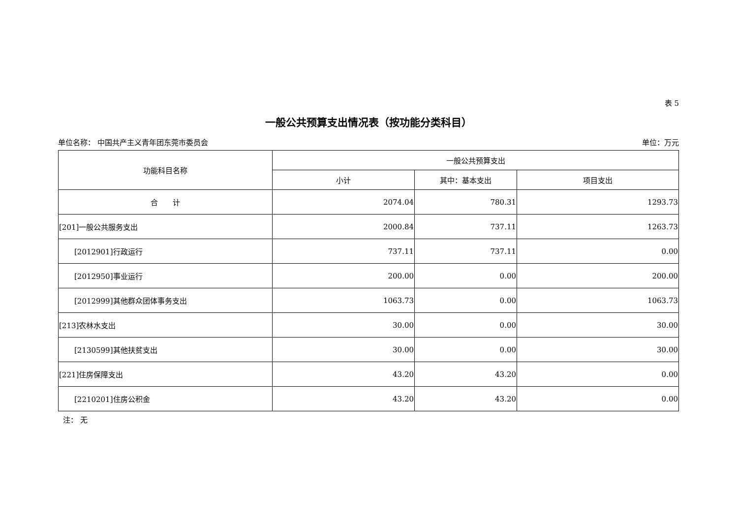表 5
一般公共预算支出情况表（按功能分类科目）
单位名称： 中国共产主义青年团东莞市委员会 单位：万元
| 功能科目名称 | 一般公共预算支出 | | |
| --- | --- | --- | --- |
| | 小计 | 其中：基本支出 | 项目支出 |
| 合 计 | 2074.04 | 780.31 | 1293.73 |
| [201]一般公共服务支出 | 2000.84 | 737.11 | 1263.73 |
| [2012901]行政运行 | 737.11 | 737.11 | 0.00 |
| [2012950]事业运行 | 200.00 | 0.00 | 200.00 |
| [2012999]其他群众团体事务支出 | 1063.73 | 0.00 | 1063.73 |
| [213]农林水支出 | 30.00 | 0.00 | 30.00 |
| [2130599]其他扶贫支出 | 30.00 | 0.00 | 30.00 |
| [221]住房保障支出 | 43.20 | 43.20 | 0.00 |
| [2210201]住房公积金 | 43.20 | 43.20 | 0.00 |
注： 无